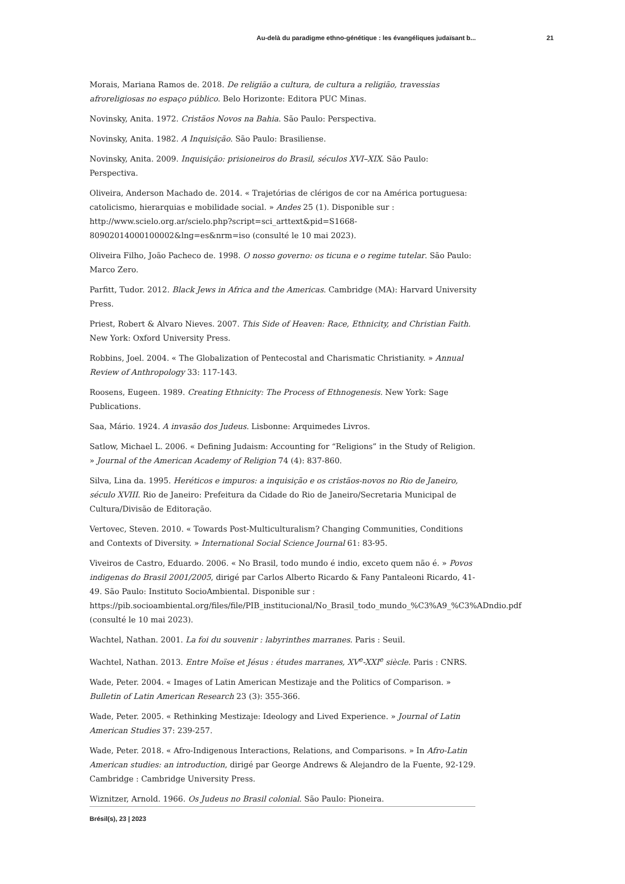Au-delà du paradigme ethno-génétique : les évangéliques judaïsant b... 21
Morais, Mariana Ramos de. 2018. De religião a cultura, de cultura a religião, travessias afroreligiosas no espaço público. Belo Horizonte: Editora PUC Minas.
Novinsky, Anita. 1972. Cristãos Novos na Bahia. São Paulo: Perspectiva.
Novinsky, Anita. 1982. A Inquisição. São Paulo: Brasiliense.
Novinsky, Anita. 2009. Inquisição: prisioneiros do Brasil, séculos XVI–XIX. São Paulo: Perspectiva.
Oliveira, Anderson Machado de. 2014. « Trajetórias de clérigos de cor na América portuguesa: catolicismo, hierarquias e mobilidade social. » Andes 25 (1). Disponible sur : http://www.scielo.org.ar/scielo.php?script=sci_arttext&pid=S1668-80902014000100002&lng=es&nrm=iso (consulté le 10 mai 2023).
Oliveira Filho, João Pacheco de. 1998. O nosso governo: os ticuna e o regime tutelar. São Paulo: Marco Zero.
Parfitt, Tudor. 2012. Black Jews in Africa and the Americas. Cambridge (MA): Harvard University Press.
Priest, Robert & Alvaro Nieves. 2007. This Side of Heaven: Race, Ethnicity, and Christian Faith. New York: Oxford University Press.
Robbins, Joel. 2004. « The Globalization of Pentecostal and Charismatic Christianity. » Annual Review of Anthropology 33: 117-143.
Roosens, Eugeen. 1989. Creating Ethnicity: The Process of Ethnogenesis. New York: Sage Publications.
Saa, Mário. 1924. A invasão dos Judeus. Lisbonne: Arquimedes Livros.
Satlow, Michael L. 2006. « Defining Judaism: Accounting for “Religions” in the Study of Religion. » Journal of the American Academy of Religion 74 (4): 837-860.
Silva, Lina da. 1995. Heréticos e impuros: a inquisição e os cristãos-novos no Rio de Janeiro, século XVIII. Rio de Janeiro: Prefeitura da Cidade do Rio de Janeiro/Secretaria Municipal de Cultura/Divisão de Editoração.
Vertovec, Steven. 2010. « Towards Post-Multiculturalism? Changing Communities, Conditions and Contexts of Diversity. » International Social Science Journal 61: 83-95.
Viveiros de Castro, Eduardo. 2006. « No Brasil, todo mundo é indio, exceto quem não é. » Povos indigenas do Brasil 2001/2005, dirigé par Carlos Alberto Ricardo & Fany Pantaleoni Ricardo, 41-49. São Paulo: Instituto SocioAmbiental. Disponible sur : https://pib.socioambiental.org/files/file/PIB_institucional/No_Brasil_todo_mundo_%C3%A9_%C3%ADndio.pdf (consulté le 10 mai 2023).
Wachtel, Nathan. 2001. La foi du souvenir : labyrinthes marranes. Paris : Seuil.
Wachtel, Nathan. 2013. Entre Moïse et Jésus : études marranes, XV<sup>e</sup>-XXI<sup>e</sup> siècle. Paris : CNRS.
Wade, Peter. 2004. « Images of Latin American Mestizaje and the Politics of Comparison. » Bulletin of Latin American Research 23 (3): 355-366.
Wade, Peter. 2005. « Rethinking Mestizaje: Ideology and Lived Experience. » Journal of Latin American Studies 37: 239-257.
Wade, Peter. 2018. « Afro-Indigenous Interactions, Relations, and Comparisons. » In Afro-Latin American studies: an introduction, dirigé par George Andrews & Alejandro de la Fuente, 92-129. Cambridge : Cambridge University Press.
Wiznitzer, Arnold. 1966. Os Judeus no Brasil colonial. São Paulo: Pioneira.
Brésil(s), 23 | 2023